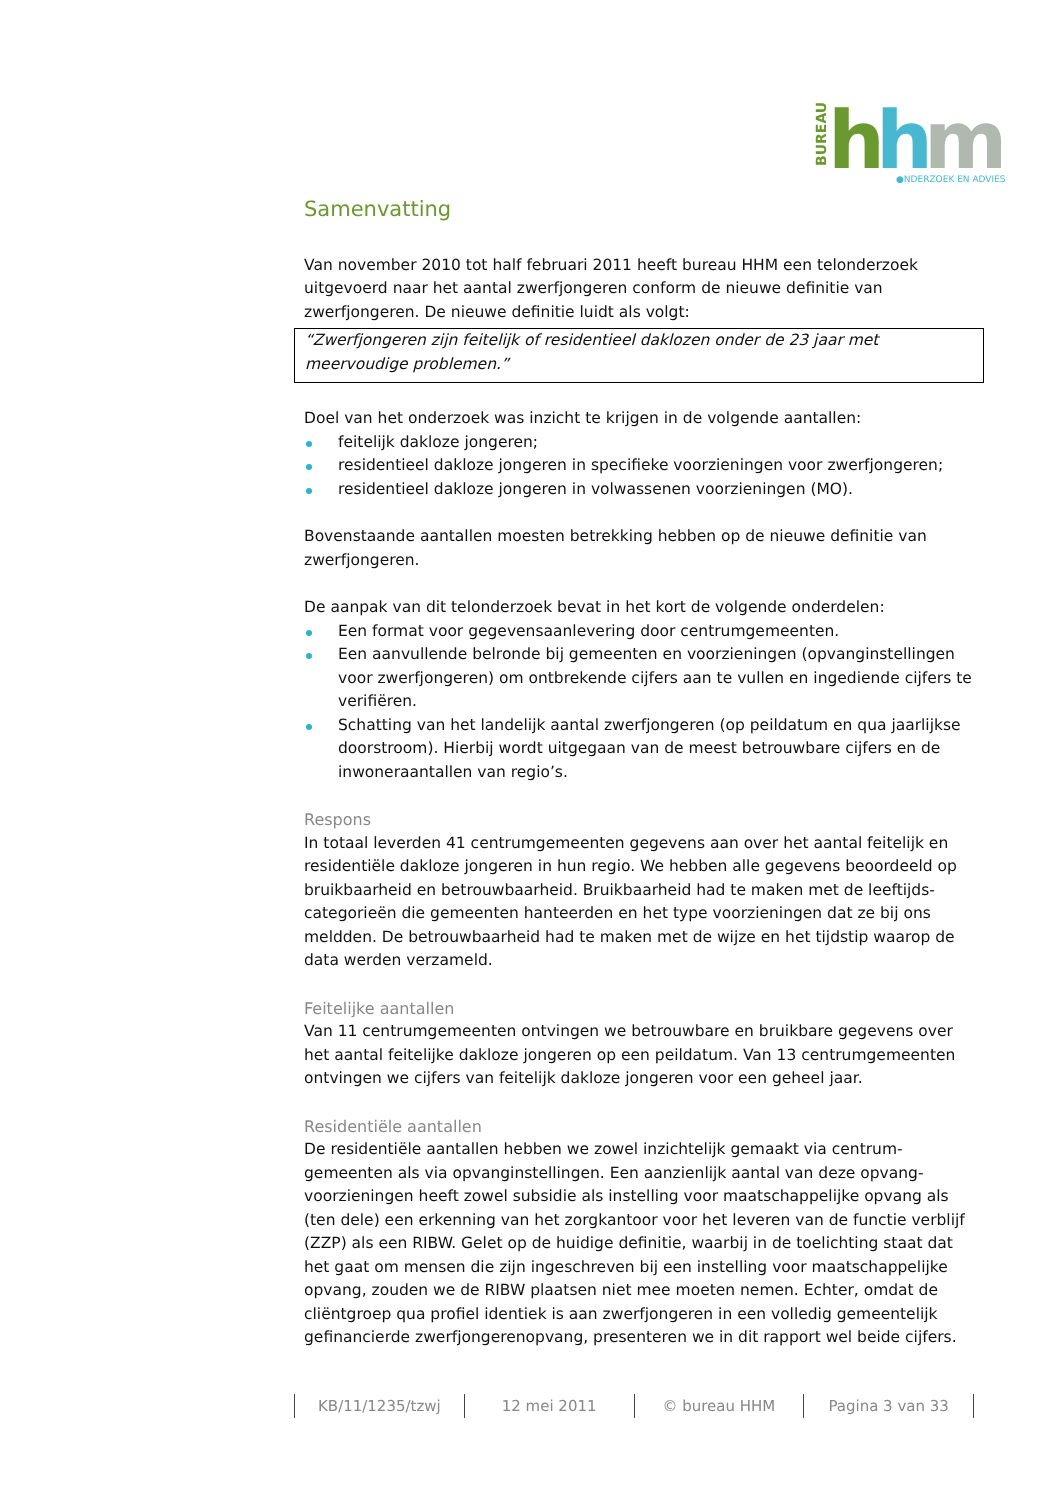BUREAU
h
h
m
●NDERZOEK EN ADVIES
Samenvatting
Van november 2010 tot half februari 2011 heeft bureau HHM een telonderzoek uitgevoerd naar het aantal zwerfjongeren conform de nieuwe definitie van zwerfjongeren. De nieuwe definitie luidt als volgt:
“Zwerfjongeren zijn feitelijk of residentieel daklozen onder de 23 jaar met meervoudige problemen.”
Doel van het onderzoek was inzicht te krijgen in de volgende aantallen:
feitelijk dakloze jongeren;
residentieel dakloze jongeren in specifieke voorzieningen voor zwerfjongeren;
residentieel dakloze jongeren in volwassenen voorzieningen (MO).
Bovenstaande aantallen moesten betrekking hebben op de nieuwe definitie van zwerfjongeren.
De aanpak van dit telonderzoek bevat in het kort de volgende onderdelen:
Een format voor gegevensaanlevering door centrumgemeenten.
Een aanvullende belronde bij gemeenten en voorzieningen (opvanginstellingen voor zwerfjongeren) om ontbrekende cijfers aan te vullen en ingediende cijfers te verifiëren.
Schatting van het landelijk aantal zwerfjongeren (op peildatum en qua jaarlijkse doorstroom). Hierbij wordt uitgegaan van de meest betrouwbare cijfers en de inwoneraantallen van regio’s.
Respons
In totaal leverden 41 centrumgemeenten gegevens aan over het aantal feitelijk en residentiële dakloze jongeren in hun regio. We hebben alle gegevens beoordeeld op bruikbaarheid en betrouwbaarheid. Bruikbaarheid had te maken met de leeftijds-categorieën die gemeenten hanteerden en het type voorzieningen dat ze bij ons meldden. De betrouwbaarheid had te maken met de wijze en het tijdstip waarop de data werden verzameld.
Feitelijke aantallen
Van 11 centrumgemeenten ontvingen we betrouwbare en bruikbare gegevens over het aantal feitelijke dakloze jongeren op een peildatum. Van 13 centrumgemeenten ontvingen we cijfers van feitelijk dakloze jongeren voor een geheel jaar.
Residentiële aantallen
De residentiële aantallen hebben we zowel inzichtelijk gemaakt via centrum-gemeenten als via opvanginstellingen. Een aanzienlijk aantal van deze opvang-voorzieningen heeft zowel subsidie als instelling voor maatschappelijke opvang als (ten dele) een erkenning van het zorgkantoor voor het leveren van de functie verblijf (ZZP) als een RIBW. Gelet op de huidige definitie, waarbij in de toelichting staat dat het gaat om mensen die zijn ingeschreven bij een instelling voor maatschappelijke opvang, zouden we de RIBW plaatsen niet mee moeten nemen. Echter, omdat de cliëntgroep qua profiel identiek is aan zwerfjongeren in een volledig gemeentelijk gefinancierde zwerfjongerenopvang, presenteren we in dit rapport wel beide cijfers.
KB/11/1235/tzwj 12 mei 2011 © bureau HHM Pagina 3 van 33